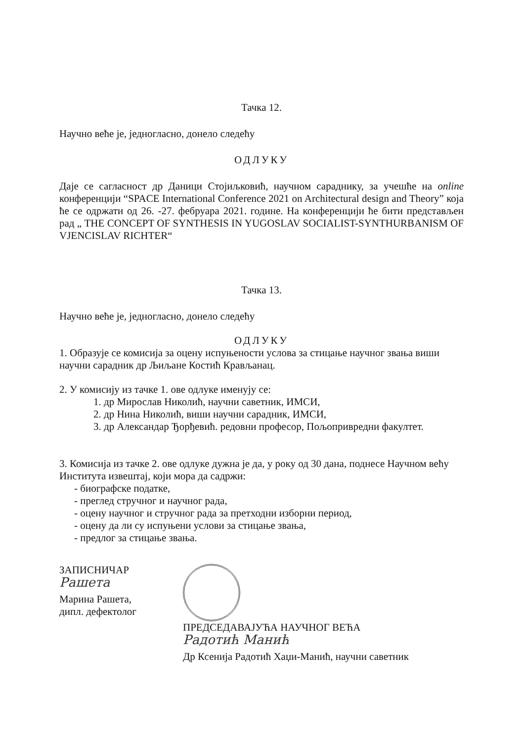Тачка 12.
Научно веће је, једногласно, донело следећу
ОДЛУКУ
Даје се сагласност др Даници Стојиљковић, научном сараднику, за учешће на online конференцији “SPACE International Conference 2021 on Architectural design and Theory” која ће се одржати од 26. -27. фебруара 2021. године. На конференцији ће бити представљен рад „ THE CONCEPT OF SYNTHESIS IN YUGOSLAV SOCIALIST-SYNTHURBANISM OF VJENCISLAV RICHTER“
Тачка 13.
Научно веће је, једногласно, донело следећу
ОДЛУКУ
1. Образује се комисија за оцену испуњености услова за стицање научног звања виши научни сарадник др Љиљане Костић Крављанац.
2. У комисију из тачке 1. ове одлуке именују се:
1. др Мирослав Николић, научни саветник, ИМСИ,
2. др Нина Николић, виши научни сарадник, ИМСИ,
3. др Александар Ђорђевић. редовни професор, Пољопривредни факултет.
3. Комисија из тачке 2. ове одлуке дужна је да, у року од 30 дана, поднесе Научном већу Института извештај, који мора да садржи:
- биографске податке,
- преглед стручног и научног рада,
- оцену научног и стручног рада за претходни изборни период,
- оцену да ли су испуњени услови за стицање звања,
- предлог за стицање звања.
ЗАПИСНИЧАР
Рашета
Марина Рашета,
дипл. дефектолог
ПРЕДСЕДАВАЈУЋА НАУЧНОГ ВЕЋА
Радотић Манић
Др Ксенија Радотић Хаџи-Манић, научни саветник